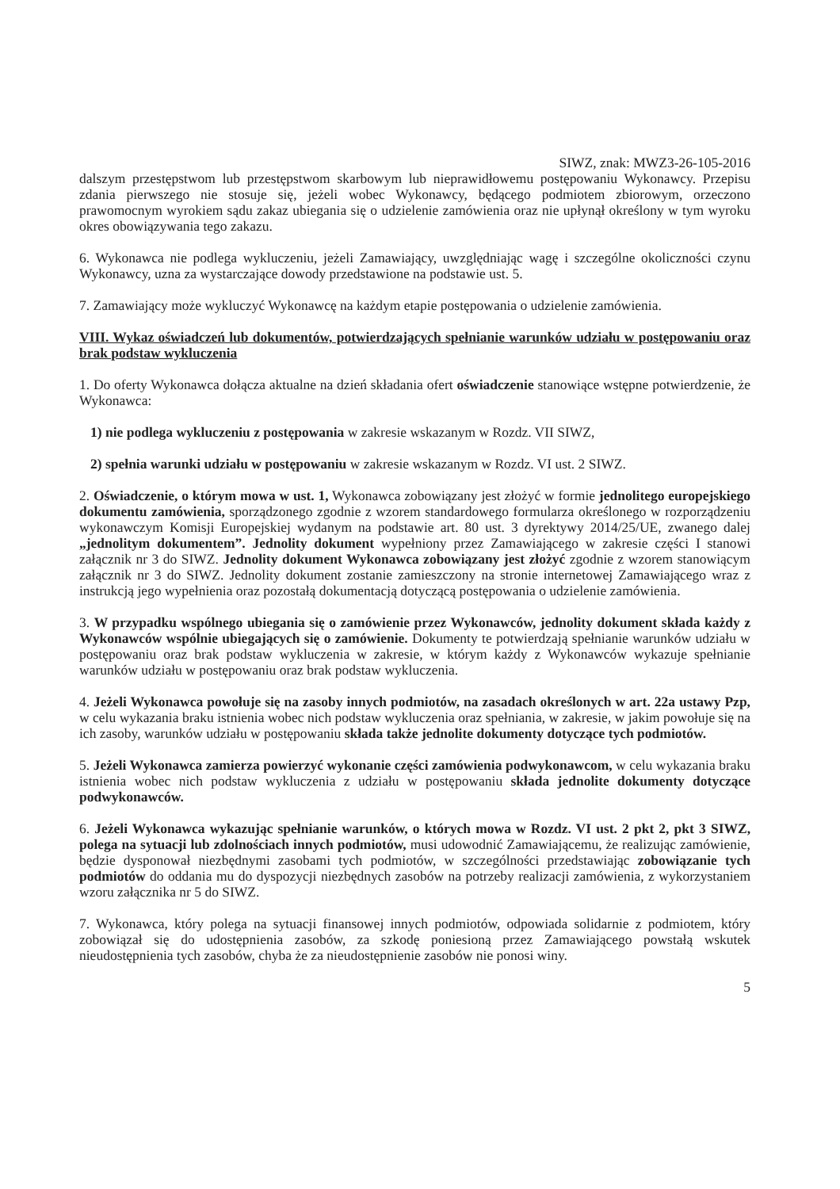SIWZ, znak: MWZ3-26-105-2016
dalszym przestępstwom lub przestępstwom skarbowym lub nieprawidłowemu postępowaniu Wykonawcy. Przepisu zdania pierwszego nie stosuje się, jeżeli wobec Wykonawcy, będącego podmiotem zbiorowym, orzeczono prawomocnym wyrokiem sądu zakaz ubiegania się o udzielenie zamówienia oraz nie upłynął określony w tym wyroku okres obowiązywania tego zakazu.
6. Wykonawca nie podlega wykluczeniu, jeżeli Zamawiający, uwzględniając wagę i szczególne okoliczności czynu Wykonawcy, uzna za wystarczające dowody przedstawione na podstawie ust. 5.
7. Zamawiający może wykluczyć Wykonawcę na każdym etapie postępowania o udzielenie zamówienia.
VIII. Wykaz oświadczeń lub dokumentów, potwierdzających spełnianie warunków udziału w postępowaniu oraz brak podstaw wykluczenia
1. Do oferty Wykonawca dołącza aktualne na dzień składania ofert oświadczenie stanowiące wstępne potwierdzenie, że Wykonawca:
1) nie podlega wykluczeniu z postępowania w zakresie wskazanym w Rozdz. VII SIWZ,
2) spełnia warunki udziału w postępowaniu w zakresie wskazanym w Rozdz. VI ust. 2 SIWZ.
2. Oświadczenie, o którym mowa w ust. 1, Wykonawca zobowiązany jest złożyć w formie jednolitego europejskiego dokumentu zamówienia, sporządzonego zgodnie z wzorem standardowego formularza określonego w rozporządzeniu wykonawczym Komisji Europejskiej wydanym na podstawie art. 80 ust. 3 dyrektywy 2014/25/UE, zwanego dalej „jednolitym dokumentem”. Jednolity dokument wypełniony przez Zamawiającego w zakresie części I stanowi załącznik nr 3 do SIWZ. Jednolity dokument Wykonawca zobowiązany jest złożyć zgodnie z wzorem stanowiącym załącznik nr 3 do SIWZ. Jednolity dokument zostanie zamieszczony na stronie internetowej Zamawiającego wraz z instrukcją jego wypełnienia oraz pozostałą dokumentacją dotyczącą postępowania o udzielenie zamówienia.
3. W przypadku wspólnego ubiegania się o zamówienie przez Wykonawców, jednolity dokument składa każdy z Wykonawców wspólnie ubiegających się o zamówienie. Dokumenty te potwierdzają spełnianie warunków udziału w postępowaniu oraz brak podstaw wykluczenia w zakresie, w którym każdy z Wykonawców wykazuje spełnianie warunków udziału w postępowaniu oraz brak podstaw wykluczenia.
4. Jeżeli Wykonawca powołuje się na zasoby innych podmiotów, na zasadach określonych w art. 22a ustawy Pzp, w celu wykazania braku istnienia wobec nich podstaw wykluczenia oraz spełniania, w zakresie, w jakim powołuje się na ich zasoby, warunków udziału w postępowaniu składa także jednolite dokumenty dotyczące tych podmiotów.
5. Jeżeli Wykonawca zamierza powierzyć wykonanie części zamówienia podwykonawcom, w celu wykazania braku istnienia wobec nich podstaw wykluczenia z udziału w postępowaniu składa jednolite dokumenty dotyczące podwykonawców.
6. Jeżeli Wykonawca wykazując spełnianie warunków, o których mowa w Rozdz. VI ust. 2 pkt 2, pkt 3 SIWZ, polega na sytuacji lub zdolnościach innych podmiotów, musi udowodnić Zamawiającemu, że realizując zamówienie, będzie dysponował niezbędnymi zasobami tych podmiotów, w szczególności przedstawiając zobowiązanie tych podmiotów do oddania mu do dyspozycji niezbędnych zasobów na potrzeby realizacji zamówienia, z wykorzystaniem wzoru załącznika nr 5 do SIWZ.
7. Wykonawca, który polega na sytuacji finansowej innych podmiotów, odpowiada solidarnie z podmiotem, który zobowiązał się do udostępnienia zasobów, za szkodę poniesioną przez Zamawiającego powstałą wskutek nieudostępnienia tych zasobów, chyba że za nieudostępnienie zasobów nie ponosi winy.
5